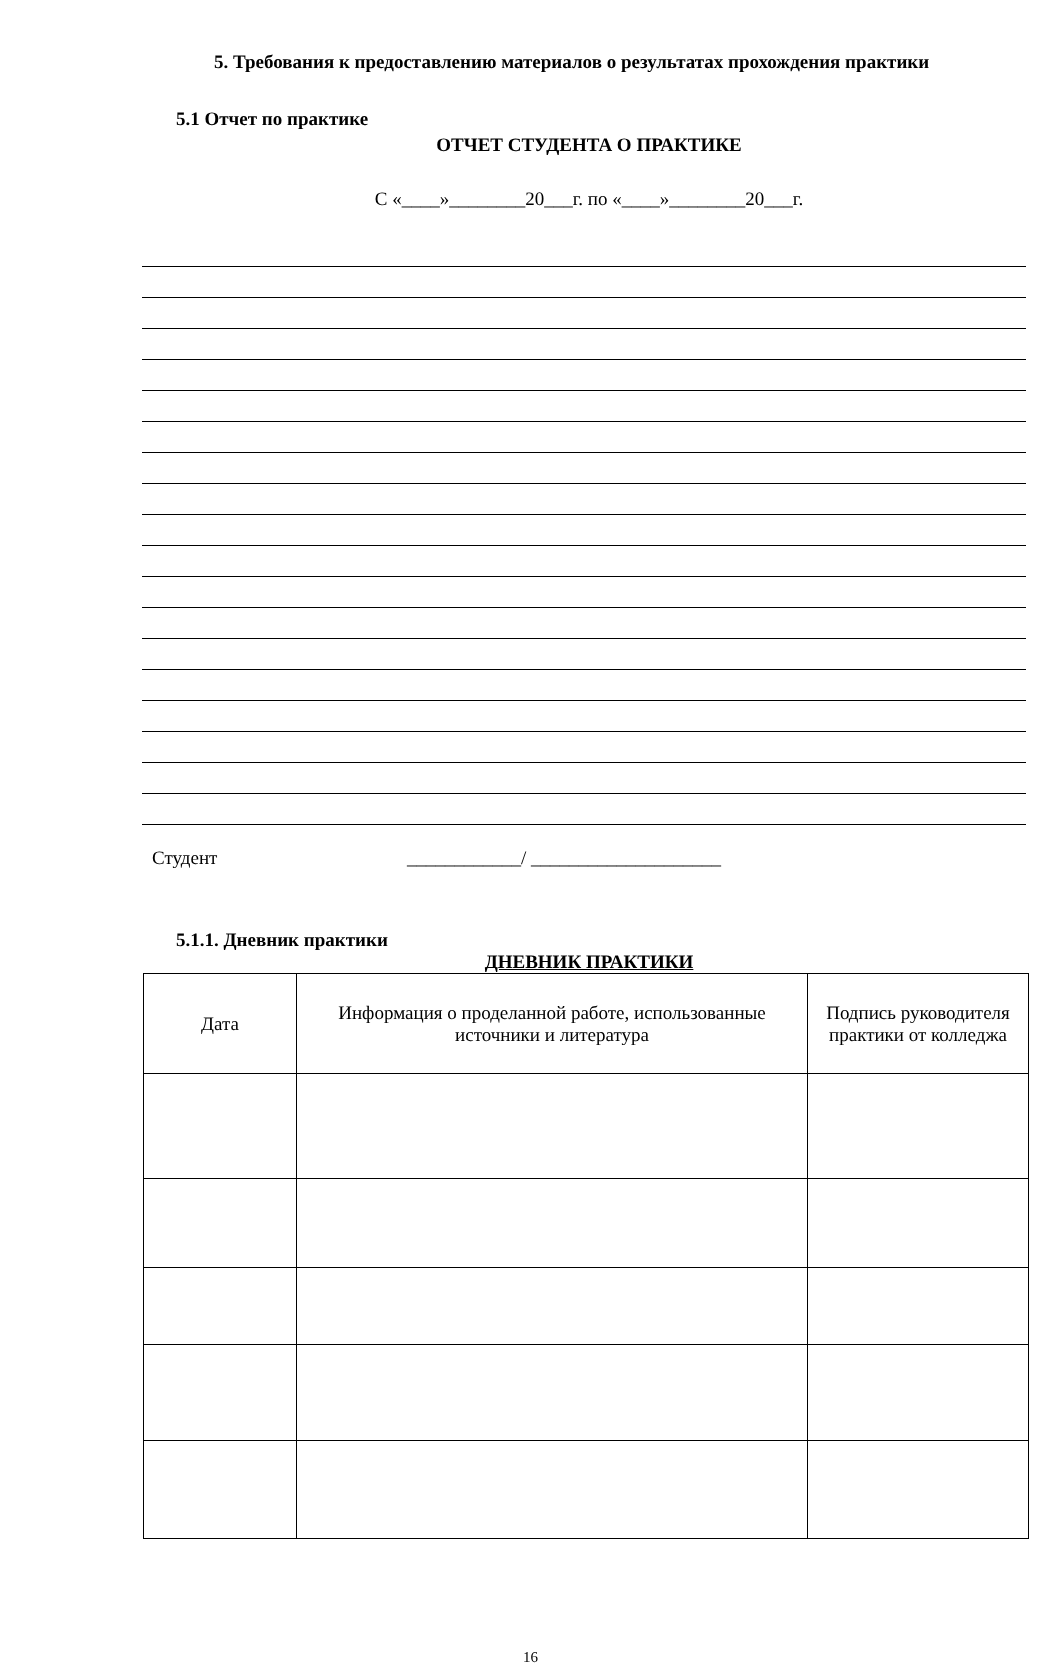5. Требования к предоставлению материалов о результатах прохождения практики
5.1 Отчет по практике
ОТЧЕТ СТУДЕНТА О ПРАКТИКЕ
С «____»________20___г. по «____»________20___г.
Студент ____________/ ____________________
5.1.1. Дневник практики
ДНЕВНИК ПРАКТИКИ
| Дата | Информация о проделанной работе, использованные источники и литература | Подпись руководителя практики от колледжа |
| --- | --- | --- |
16